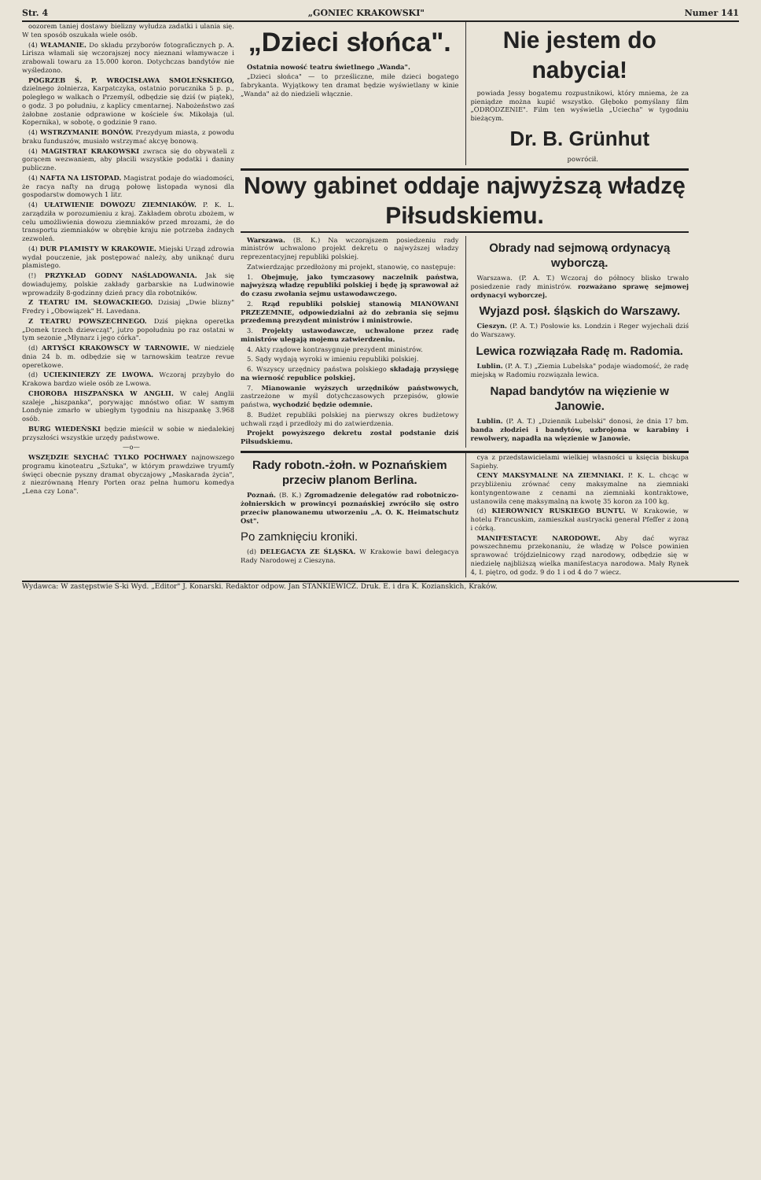Str. 4 „GONIEC KRAKOWSKI" Numer 141
oozorem taniej dostawy bielizny wyłudza zadatki i ulania się. W ten sposób oszukała wiele osób.
(4) WŁAMANIE. Do składu przyborów fotograficznych p. A. Lirisza włamali się wczorajszej nocy nieznani włamywacze i zrabowali towaru za 15.000 koron. Dotychczas bandytów nie wyśledzono.
POGRZEB Ś. P. WROCISŁAWA SMOLEŃSKIEGO, dzielnego żołnierza, Karpatczyka, ostatnio porucznika 5 p. p., poległego w walkach o Przemyśl, odbędzie się dziś (w piątek), o godz. 3 po południu, z kaplicy cmentarnej. Nabożeństwo zaś żałobne zostanie odprawione w kościele św. Mikołaja (ul. Kopernika), w sobotę, o godzinie 9 rano.
(4) WSTRZYMANIE BONÓW. Prezydyum miasta, z powodu braku funduszów, musiało wstrzymać akcyę bonową.
(4) MAGISTRAT KRAKOWSKI zwraca się do obywateli z gorącem wezwaniem, aby płacili wszystkie podatki i daniny publiczne.
(4) NAFTA NA LISTOPAD. Magistrat podaje do wiadomości, że racya nafty na drugą połowę listopada wynosi dla gospodarstw domowych 1 litr.
(4) UŁATWIENIE DOWOZU ZIEMNIAKÓW. P. K. L. zarządziła w porozumieniu z kraj. Zakładem obrotu zbożem, w celu umożliwienia dowozu ziemniaków przed mrozami, że do transportu ziemniaków w obrębie kraju nie potrzeba żadnych zezwoleń.
(4) DUR PLAMISTY W KRAKOWIE. Miejski Urząd zdrowia wydał pouczenie, jak postępować należy, aby uniknąć duru plamistego.
(!) PRZYKŁAD GODNY NAŚLADOWANIA. Jak się dowiadujemy, polskie zakłady garbarskie na Ludwinowie wprowadziły 8-godzinny dzień pracy dla robotników.
Z TEATRU IM. SŁOWACKIEGO. Dzisiaj „Dwie blizny" Fredry i „Obowiązek" H. Lavedana.
Z TEATRU POWSZECHNEGO. Dziś piękna operetka „Domek trzech dziewcząt", jutro popołudniu po raz ostatni w tym sezonie „Młynarz i jego córka".
(d) ARTYŚCI KRAKOWSCY W TARNOWIE. W niedzielę dnia 24 b. m. odbędzie się w tarnowskim teatrze revue operetkowe.
(d) UCIEKINIERZY ZE LWOWA. Wczoraj przybyło do Krakowa bardzo wiele osób ze Lwowa.
CHOROBA HISZPAŃSKA W ANGLII. W całej Anglii szaleje „hiszpanka", porywając mnóstwo ofiar. W samym Londynie zmarło w ubiegłym tygodniu na hiszpankę 3.968 osób.
BURG WIEDEŃSKI będzie mieścił w sobie w niedalekiej przyszłości wszystkie urzędy państwowe.
—o—
WSZĘDZIE SŁYCHAĆ TYLKO POCHWAŁY najnowszego programu kinoteatru „Sztuka", w którym prawdziwe tryumfy święci obecnie pyszny dramat obyczajowy „Maskarada życia", z niezrównaną Henry Porten oraz pełna humoru komedya „Lena czy Lona".
„Dzieci słońca".
Ostatnia nowość teatru świetlnego „Wanda".
„Dzieci słońca" — to prześliczne, miłe dzieci bogatego fabrykanta. Wyjątkowy ten dramat będzie wyświetlany w kinie „Wanda" aż do niedzieli włącznie.
Nie jestem do nabycia!
powiada Jessy bogatemu rozpustnikowi, który mniema, że za pieniądze można kupić wszystko. Głęboko pomyślany film „ODRODZENIE". Film ten wyświetla „Uciecha" w tygodniu bieżącym.
Dr. B. Grünhut
powrócił.
Nowy gabinet oddaje najwyższą władzę Piłsudskiemu.
Warszawa. (B. K.) Na wczorajszem posiedzeniu rady ministrów uchwalono projekt dekretu o najwyższej władzy reprezentacyjnej republiki polskiej.
Zatwierdzając przedłożony mi projekt, stanowię, co następuje:
1. Obejmuję, jako tymczasowy naczelnik państwa, najwyższą władzę republiki polskiej i będę ją sprawował aż do czasu zwołania sejmu ustawodawczego.
2. Rząd republiki polskiej stanowią MIANOWANI PRZEZEMNIE, odpowiedzialni aż do zebrania się sejmu przedemną prezydent ministrów i ministrowie.
3. Projekty ustawodawcze, uchwalone przez radę ministrów ulegają mojemu zatwierdzeniu.
4. Akty rządowe kontrasygnuje prezydent ministrów.
5. Sądy wydają wyroki w imieniu republiki polskiej.
6. Wszyscy urzędnicy państwa polskiego składają przysięgę na wierność republice polskiej.
7. Mianowanie wyższych urzędników państwowych, zastrzeżone w myśl dotychczasowych przepisów, głowie państwa, wychodzić będzie odemnie.
8. Budżet republiki polskiej na pierwszy okres budżetowy uchwali rząd i przedłoży mi do zatwierdzenia.
Projekt powyższego dekretu został podstanie dziś Piłsudskiemu.
Obrady nad sejmową ordynacyą wyborczą.
Warszawa. (P. A. T.) Wczoraj do północy blisko trwało posiedzenie rady ministrów. rozważano sprawę sejmowej ordynacyi wyborczej.
Wyjazd posł. śląskich do Warszawy.
Cieszyn. (P. A. T.) Posłowie ks. Londzin i Reger wyjechali dziś do Warszawy.
Lewica rozwiązała Radę m. Radomia.
Lublin. (P. A. T.) „Ziemia Lubelska" podaje wiadomość, że radę miejską w Radomiu rozwiązała lewica.
Napad bandytów na więzienie w Janowie.
Lublin. (P. A. T.) „Dziennik Lubelski" donosi, że dnia 17 bm. banda złodziei i bandytów, uzbrojona w karabiny i rewolwery, napadła na więzienie w Janowie.
Rady robotn.-żołn. w Poznańskiem przeciw planom Berlina.
Poznań. (B. K.) Zgromadzenie delegatów rad robotniczo-żołnierskich w prowincyi poznańskiej zwróciło się ostro przeciw planowanemu utworzeniu „A. O. K. Heimatschutz Ost".
Po zamknięciu kroniki.
(d) DELEGACYA ZE ŚLĄSKA. W Krakowie bawi delegacya Rady Narodowej z Cieszyna.
cya z przedstawicielami wielkiej własności u księcia biskupa Sapiehy.
CENY MAKSYMALNE NA ZIEMNIAKI. P. K. L. chcąc w przybliżeniu zrównać ceny maksymalne na ziemniaki kontyngentowane z cenami na ziemniaki kontraktowe, ustanowiła cenę maksymalną na kwotę 35 koron za 100 kg.
(d) KIEROWNICY RUSKIEGO BUNTU. W Krakowie, w hotelu Francuskim, zamieszkał austryacki generał Pfeffer z żoną i córką.
MANIFESTACYE NARODOWE. Aby dać wyraz powszechnemu przekonaniu, że władzę w Polsce powinien sprawować trójdzielnicowy rząd narodowy, odbędzie się w niedzielę najbliższą wielka manifestacya narodowa. Mały Rynek 4, I. piętro, od godz. 9 do 1 i od 4 do 7 wiecz.
Wydawca: W zastępstwie S-ki Wyd. „Editor" J. Konarski. Redaktor odpow. Jan STANKIEWICZ. Druk. E. i dra K. Kozianskich, Kraków.